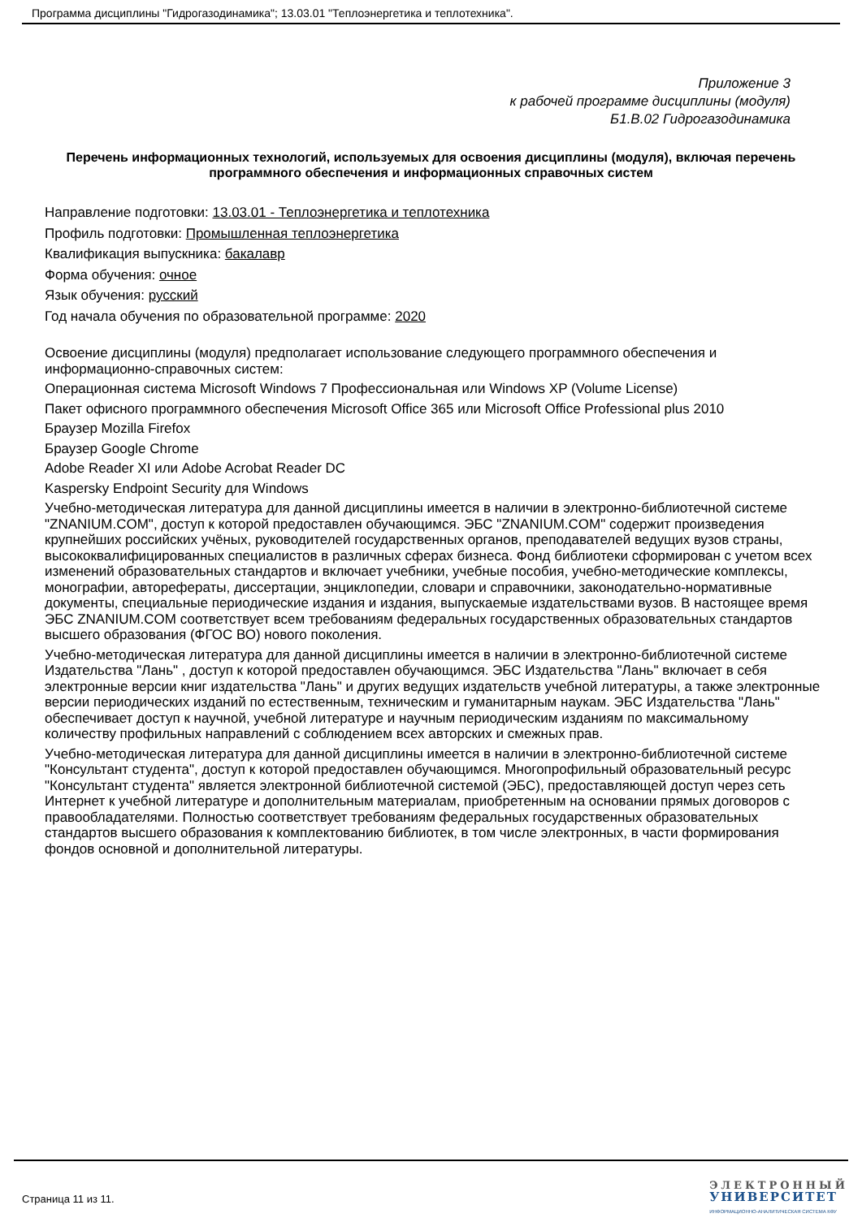Программа дисциплины "Гидрогазодинамика"; 13.03.01 "Теплоэнергетика и теплотехника".
Приложение 3
к рабочей программе дисциплины (модуля)
Б1.В.02 Гидрогазодинамика
Перечень информационных технологий, используемых для освоения дисциплины (модуля), включая перечень программного обеспечения и информационных справочных систем
Направление подготовки: 13.03.01 - Теплоэнергетика и теплотехника
Профиль подготовки: Промышленная теплоэнергетика
Квалификация выпускника: бакалавр
Форма обучения: очное
Язык обучения: русский
Год начала обучения по образовательной программе: 2020
Освоение дисциплины (модуля) предполагает использование следующего программного обеспечения и информационно-справочных систем:
Операционная система Microsoft Windows 7 Профессиональная или Windows XP (Volume License)
Пакет офисного программного обеспечения Microsoft Office 365 или Microsoft Office Professional plus 2010
Браузер Mozilla Firefox
Браузер Google Chrome
Adobe Reader XI или Adobe Acrobat Reader DC
Kaspersky Endpoint Security для Windows
Учебно-методическая литература для данной дисциплины имеется в наличии в электронно-библиотечной системе "ZNANIUM.COM", доступ к которой предоставлен обучающимся. ЭБС "ZNANIUM.COM" содержит произведения крупнейших российских учёных, руководителей государственных органов, преподавателей ведущих вузов страны, высококвалифицированных специалистов в различных сферах бизнеса. Фонд библиотеки сформирован с учетом всех изменений образовательных стандартов и включает учебники, учебные пособия, учебно-методические комплексы, монографии, авторефераты, диссертации, энциклопедии, словари и справочники, законодательно-нормативные документы, специальные периодические издания и издания, выпускаемые издательствами вузов. В настоящее время ЭБС ZNANIUM.COM соответствует всем требованиям федеральных государственных образовательных стандартов высшего образования (ФГОС ВО) нового поколения.
Учебно-методическая литература для данной дисциплины имеется в наличии в электронно-библиотечной системе Издательства "Лань" , доступ к которой предоставлен обучающимся. ЭБС Издательства "Лань" включает в себя электронные версии книг издательства "Лань" и других ведущих издательств учебной литературы, а также электронные версии периодических изданий по естественным, техническим и гуманитарным наукам. ЭБС Издательства "Лань" обеспечивает доступ к научной, учебной литературе и научным периодическим изданиям по максимальному количеству профильных направлений с соблюдением всех авторских и смежных прав.
Учебно-методическая литература для данной дисциплины имеется в наличии в электронно-библиотечной системе "Консультант студента", доступ к которой предоставлен обучающимся. Многопрофильный образовательный ресурс "Консультант студента" является электронной библиотечной системой (ЭБС), предоставляющей доступ через сеть Интернет к учебной литературе и дополнительным материалам, приобретенным на основании прямых договоров с правообладателями. Полностью соответствует требованиям федеральных государственных образовательных стандартов высшего образования к комплектованию библиотек, в том числе электронных, в части формирования фондов основной и дополнительной литературы.
Страница 11 из 11.
ЭЛЕКТРОННЫЙ
УНИВЕРСИТЕТ
ИНФОРМАЦИОННО-АНАЛИТИЧЕСКАЯ СИСТЕМА КФУ